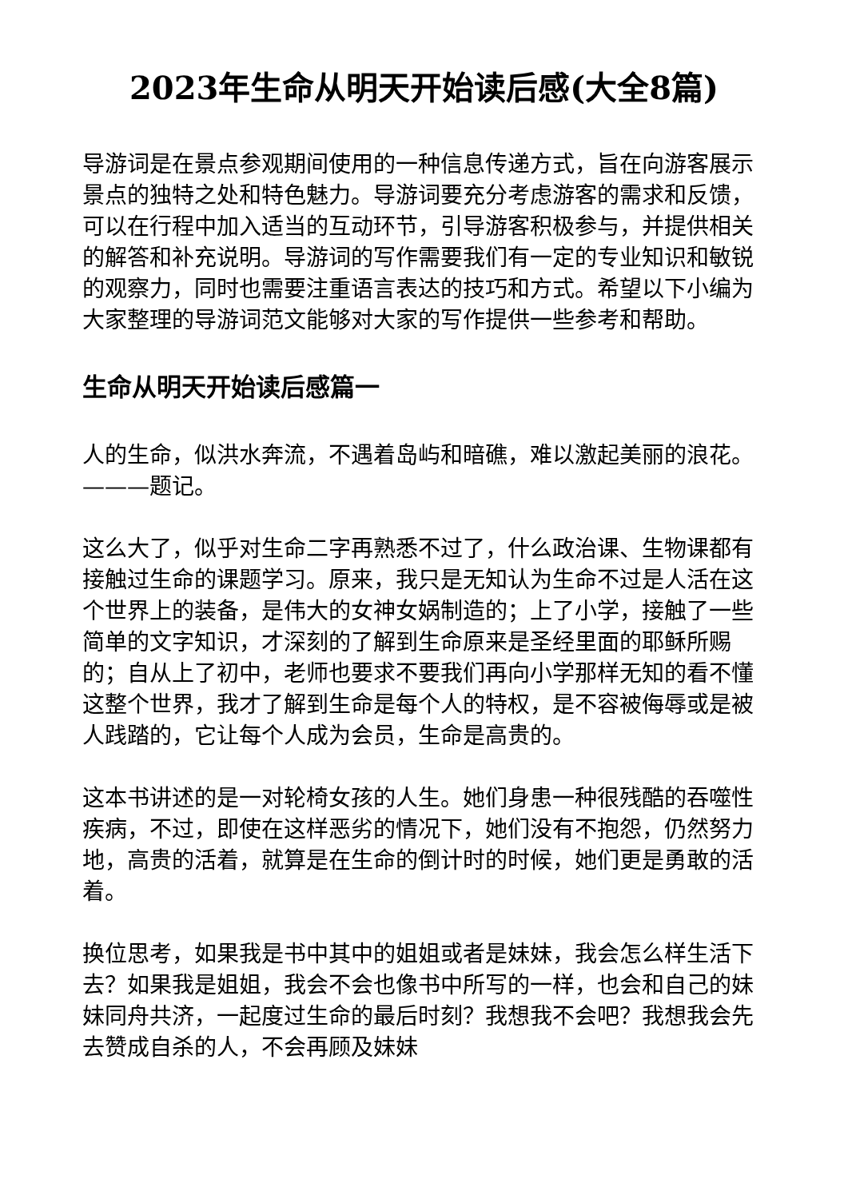2023年生命从明天开始读后感(大全8篇)
导游词是在景点参观期间使用的一种信息传递方式，旨在向游客展示景点的独特之处和特色魅力。导游词要充分考虑游客的需求和反馈，可以在行程中加入适当的互动环节，引导游客积极参与，并提供相关的解答和补充说明。导游词的写作需要我们有一定的专业知识和敏锐的观察力，同时也需要注重语言表达的技巧和方式。希望以下小编为大家整理的导游词范文能够对大家的写作提供一些参考和帮助。
生命从明天开始读后感篇一
人的生命，似洪水奔流，不遇着岛屿和暗礁，难以激起美丽的浪花。———题记。
这么大了，似乎对生命二字再熟悉不过了，什么政治课、生物课都有接触过生命的课题学习。原来，我只是无知认为生命不过是人活在这个世界上的装备，是伟大的女神女娲制造的；上了小学，接触了一些简单的文字知识，才深刻的了解到生命原来是圣经里面的耶稣所赐的；自从上了初中，老师也要求不要我们再向小学那样无知的看不懂这整个世界，我才了解到生命是每个人的特权，是不容被侮辱或是被人践踏的，它让每个人成为会员，生命是高贵的。
这本书讲述的是一对轮椅女孩的人生。她们身患一种很残酷的吞噬性疾病，不过，即使在这样恶劣的情况下，她们没有不抱怨，仍然努力地，高贵的活着，就算是在生命的倒计时的时候，她们更是勇敢的活着。
换位思考，如果我是书中其中的姐姐或者是妹妹，我会怎么样生活下去？如果我是姐姐，我会不会也像书中所写的一样，也会和自己的妹妹同舟共济，一起度过生命的最后时刻？我想我不会吧？我想我会先去赞成自杀的人，不会再顾及妹妹